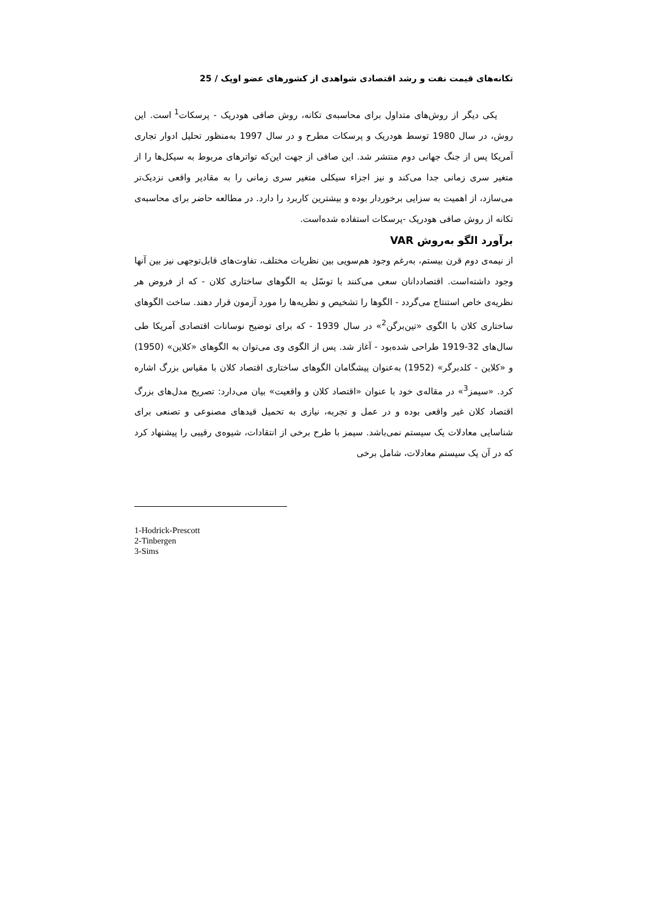تکانه‌های قیمت نفت و رشد اقتصادی شواهدی از کشورهای عضو اوپک / 25
یکی دیگر از روش‌های متداول برای محاسبه‌ی تکانه، روش صافی هودریک - پرسکات<sup>1</sup> است. این روش، در سال 1980 توسط هودریک و پرسکات مطرح و در سال 1997 به‌منظور تحلیل ادوار تجاری آمریکا پس از جنگ جهانی دوم منتشر شد. این صافی از جهت این‌که تواترهای مربوط به سیکل‌ها را از متغیر سری زمانی جدا می‌کند و نیز اجزاء سیکلی متغیر سری زمانی را به مقادیر واقعی نزدیک‌تر می‌سازد، از اهمیت به سزایی برخوردار بوده و بیشترین کاربرد را دارد. در مطالعه حاضر برای محاسبه‌ی تکانه از روش صافی هودریک -پرسکات استفاده شده‌است.
برآورد الگو به‌روش VAR
از نیمه‌ی دوم قرن بیستم، به‌رغم وجود هم‌سویی بین نظریات مختلف، تفاوت‌های قابل‌توجهی نیز بین آنها وجود داشته‌است. اقتصاددانان سعی می‌کنند با توسّل به الگوهای ساختاری کلان - که از فروض هر نظریه‌ی خاص استنتاج می‌گردد - الگوها را تشخیص و نظریه‌ها را مورد آزمون قرار دهند. ساخت الگوهای ساختاری کلان با الگوی «تین‌برگن<sup>2</sup>» در سال 1939 - که برای توضیح نوسانات اقتصادی آمریکا طی سال‌های 32-1919 طراحی شده‌بود - آغاز شد. پس از الگوی وی می‌توان به الگوهای «کلاین» (1950) و «کلاین - کلدبرگر» (1952) به‌عنوان پیشگامان الگوهای ساختاری اقتصاد کلان با مقیاس بزرگ اشاره کرد. «سیمز<sup>3</sup>» در مقاله‌ی خود با عنوان «اقتصاد کلان و واقعیت» بیان می‌دارد: تصریح مدل‌های بزرگ اقتصاد کلان غیر واقعی بوده و در عمل و تجربه، نیازی به تحمیل قیدهای مصنوعی و تصنعی برای شناسایی معادلات یک سیستم نمی‌باشد. سیمز با طرح برخی از انتقادات، شیوه‌ی رقیبی را پیشنهاد کرد که در آن یک سیستم معادلات، شامل برخی
1-Hodrick-Prescott
2-Tinbergen
3-Sims